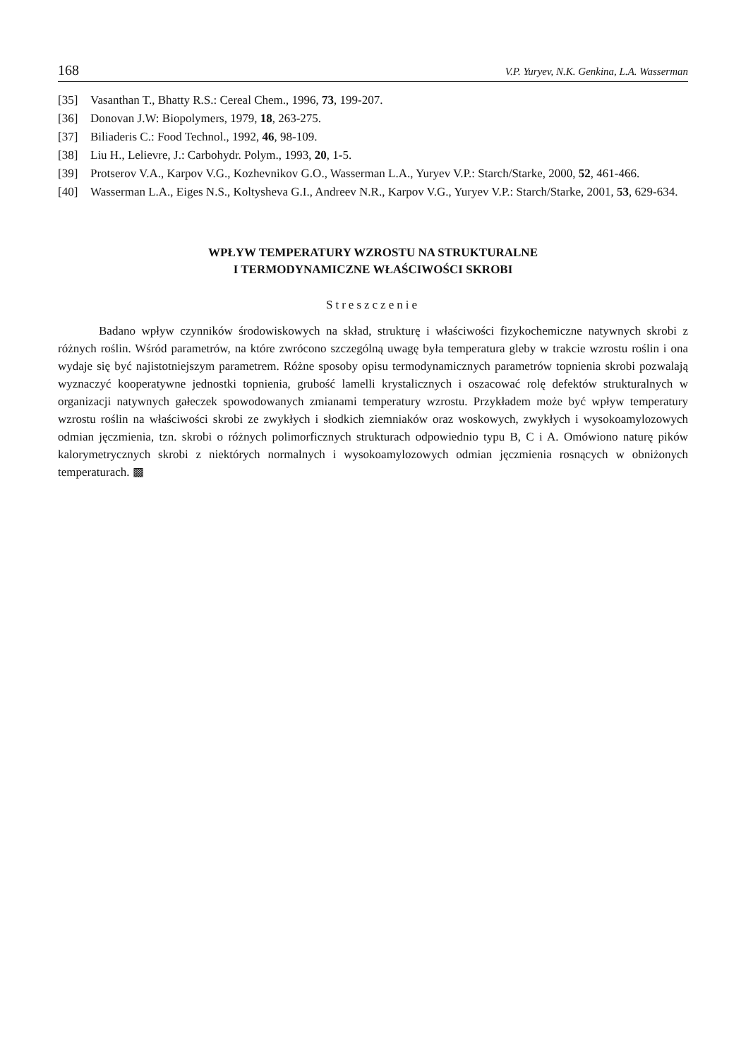168 V.P. Yuryev, N.K. Genkina, L.A. Wasserman
[35] Vasanthan T., Bhatty R.S.: Cereal Chem., 1996, 73, 199-207.
[36] Donovan J.W: Biopolymers, 1979, 18, 263-275.
[37] Biliaderis C.: Food Technol., 1992, 46, 98-109.
[38] Liu H., Lelievre, J.: Carbohydr. Polym., 1993, 20, 1-5.
[39] Protserov V.A., Karpov V.G., Kozhevnikov G.O., Wasserman L.A., Yuryev V.P.: Starch/Starke, 2000, 52, 461-466.
[40] Wasserman L.A., Eiges N.S., Koltysheva G.I., Andreev N.R., Karpov V.G., Yuryev V.P.: Starch/Starke, 2001, 53, 629-634.
WPŁYW TEMPERATURY WZROSTU NA STRUKTURALNE
I TERMODYNAMICZNE WŁAŚCIWOŚCI SKROBI
Streszczenie
Badano wpływ czynników środowiskowych na skład, strukturę i właściwości fizykochemiczne natywnych skrobi z różnych roślin. Wśród parametrów, na które zwrócono szczególną uwagę była temperatura gleby w trakcie wzrostu roślin i ona wydaje się być najistotniejszym parametrem. Różne sposoby opisu termodynamicznych parametrów topnienia skrobi pozwalają wyznaczyć kooperatywne jednostki topnienia, grubość lamelli krystalicznych i oszacować rolę defektów strukturalnych w organizacji natywnych gałeczek spowodowanych zmianami temperatury wzrostu. Przykładem może być wpływ temperatury wzrostu roślin na właściwości skrobi ze zwykłych i słodkich ziemniaków oraz woskowych, zwykłych i wysokoamylozowych odmian jęczmienia, tzn. skrobi o różnych polimorficznych strukturach odpowiednio typu B, C i A. Omówiono naturę pików kalorymetrycznych skrobi z niektórych normalnych i wysokoamylozowych odmian jęczmienia rosnących w obniżonych temperaturach. ▩